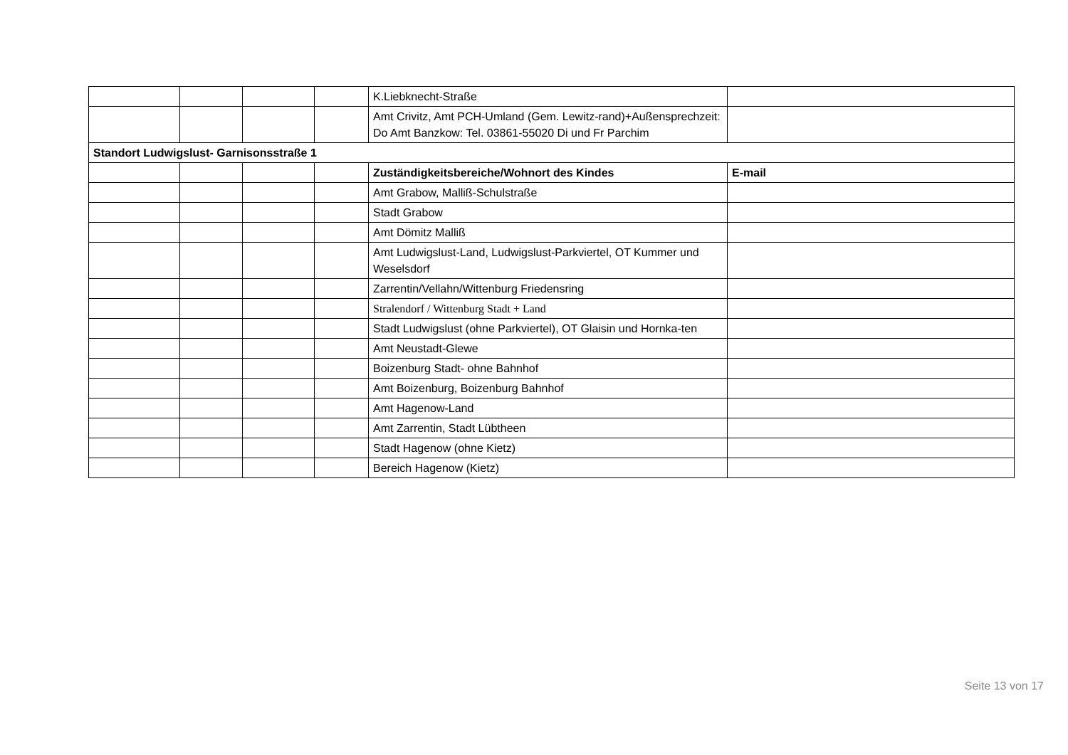| | | | | K.Liebknecht-Straße | |
| | | | | Amt Crivitz, Amt PCH-Umland (Gem. Lewitz-rand)+Außensprechzeit: Do Amt Banzkow: Tel. 03861-55020 Di und Fr Parchim | |
| Standort Ludwigslust- Garnisonsstraße 1 | | | | | |
| | | | | Zuständigkeitsbereiche/Wohnort des Kindes | E-mail |
| | | | | Amt Grabow, Malliß-Schulstraße | |
| | | | | Stadt Grabow | |
| | | | | Amt Dömitz Malliß | |
| | | | | Amt Ludwigslust-Land, Ludwigslust-Parkviertel, OT Kummer und Weselsdorf | |
| | | | | Zarrentin/Vellahn/Wittenburg Friedensring | |
| | | | | Stralendorf / Wittenburg Stadt + Land | |
| | | | | Stadt Ludwigslust (ohne Parkviertel), OT Glaisin und Hornka-ten | |
| | | | | Amt Neustadt-Glewe | |
| | | | | Boizenburg Stadt- ohne Bahnhof | |
| | | | | Amt Boizenburg, Boizenburg Bahnhof | |
| | | | | Amt Hagenow-Land | |
| | | | | Amt Zarrentin, Stadt Lübtheen | |
| | | | | Stadt Hagenow (ohne Kietz) | |
| | | | | Bereich Hagenow (Kietz) | |
Seite 13 von 17